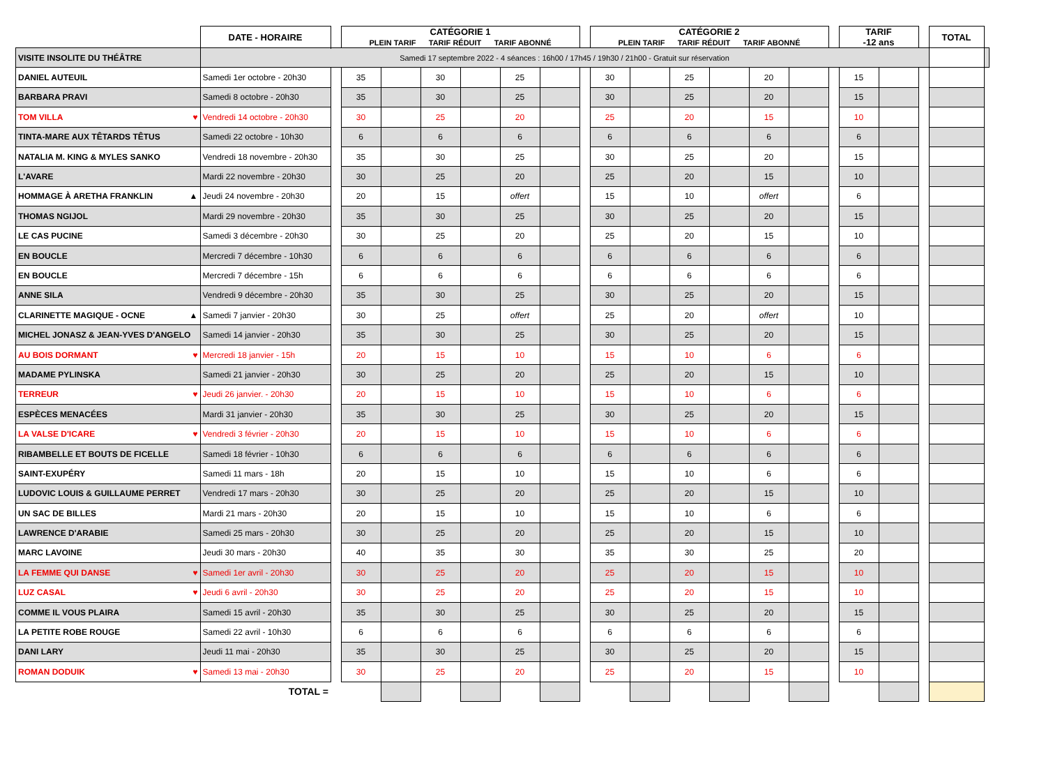| | DATE - HORAIRE | | CATÉGORIE 1 PLEIN TARIF TARIF RÉDUIT TARIF ABONNÉ | | | | | | | CATÉGORIE 2 PLEIN TARIF TARIF RÉDUIT TARIF ABONNÉ | | | | | | | TARIF -12 ans | | | TOTAL | |
| VISITE INSOLITE DU THÉÂTRE | Samedi 17 septembre 2022 - 4 séances : 16h00 / 17h45 / 19h30 / 21h00 - Gratuit sur réservation | | | | | | | | | | | | | | | | | | | | |
| DANIEL AUTEUIL | Samedi 1er octobre - 20h30 | | 35 | | 30 | | 25 | | | 30 | | 25 | | 20 | | | 15 | | | | |
| BARBARA PRAVI | Samedi 8 octobre - 20h30 | | 35 | | 30 | | 25 | | | 30 | | 25 | | 20 | | | 15 | | | | |
| TOM VILLA ♥ | Vendredi 14 octobre - 20h30 | | 30 | | 25 | | 20 | | | 25 | | 20 | | 15 | | | 10 | | | | |
| TINTA-MARE AUX TÊTARDS TÊTUS | Samedi 22 octobre - 10h30 | | 6 | | 6 | | 6 | | | 6 | | 6 | | 6 | | | 6 | | | | |
| NATALIA M. KING & MYLES SANKO | Vendredi 18 novembre - 20h30 | | 35 | | 30 | | 25 | | | 30 | | 25 | | 20 | | | 15 | | | | |
| L'AVARE | Mardi 22 novembre - 20h30 | | 30 | | 25 | | 20 | | | 25 | | 20 | | 15 | | | 10 | | | | |
| HOMMAGE À ARETHA FRANKLIN ▲ | Jeudi 24 novembre - 20h30 | | 20 | | 15 | | offert | | | 15 | | 10 | | offert | | | 6 | | | | |
| THOMAS NGIJOL | Mardi 29 novembre - 20h30 | | 35 | | 30 | | 25 | | | 30 | | 25 | | 20 | | | 15 | | | | |
| LE CAS PUCINE | Samedi 3 décembre - 20h30 | | 30 | | 25 | | 20 | | | 25 | | 20 | | 15 | | | 10 | | | | |
| EN BOUCLE | Mercredi 7 décembre - 10h30 | | 6 | | 6 | | 6 | | | 6 | | 6 | | 6 | | | 6 | | | | |
| EN BOUCLE | Mercredi 7 décembre - 15h | | 6 | | 6 | | 6 | | | 6 | | 6 | | 6 | | | 6 | | | | |
| ANNE SILA | Vendredi 9 décembre - 20h30 | | 35 | | 30 | | 25 | | | 30 | | 25 | | 20 | | | 15 | | | | |
| CLARINETTE MAGIQUE - OCNE ▲ | Samedi 7 janvier - 20h30 | | 30 | | 25 | | offert | | | 25 | | 20 | | offert | | | 10 | | | | |
| MICHEL JONASZ & JEAN-YVES D'ANGELO | Samedi 14 janvier - 20h30 | | 35 | | 30 | | 25 | | | 30 | | 25 | | 20 | | | 15 | | | | |
| AU BOIS DORMANT ♥ | Mercredi 18 janvier - 15h | | 20 | | 15 | | 10 | | | 15 | | 10 | | 6 | | | 6 | | | | |
| MADAME PYLINSKA | Samedi 21 janvier - 20h30 | | 30 | | 25 | | 20 | | | 25 | | 20 | | 15 | | | 10 | | | | |
| TERREUR ♥ | Jeudi 26 janvier. - 20h30 | | 20 | | 15 | | 10 | | | 15 | | 10 | | 6 | | | 6 | | | | |
| ESPÈCES MENACÉES | Mardi 31 janvier - 20h30 | | 35 | | 30 | | 25 | | | 30 | | 25 | | 20 | | | 15 | | | | |
| LA VALSE D'ICARE ♥ | Vendredi 3 février - 20h30 | | 20 | | 15 | | 10 | | | 15 | | 10 | | 6 | | | 6 | | | | |
| RIBAMBELLE ET BOUTS DE FICELLE | Samedi 18 février - 10h30 | | 6 | | 6 | | 6 | | | 6 | | 6 | | 6 | | | 6 | | | | |
| SAINT-EXUPÉRY | Samedi 11 mars - 18h | | 20 | | 15 | | 10 | | | 15 | | 10 | | 6 | | | 6 | | | | |
| LUDOVIC LOUIS & GUILLAUME PERRET | Vendredi 17 mars - 20h30 | | 30 | | 25 | | 20 | | | 25 | | 20 | | 15 | | | 10 | | | | |
| UN SAC DE BILLES | Mardi 21 mars - 20h30 | | 20 | | 15 | | 10 | | | 15 | | 10 | | 6 | | | 6 | | | | |
| LAWRENCE D'ARABIE | Samedi 25 mars - 20h30 | | 30 | | 25 | | 20 | | | 25 | | 20 | | 15 | | | 10 | | | | |
| MARC LAVOINE | Jeudi 30 mars - 20h30 | | 40 | | 35 | | 30 | | | 35 | | 30 | | 25 | | | 20 | | | | |
| LA FEMME QUI DANSE ♥ | Samedi 1er avril - 20h30 | | 30 | | 25 | | 20 | | | 25 | | 20 | | 15 | | | 10 | | | | |
| LUZ CASAL ♥ | Jeudi 6 avril - 20h30 | | 30 | | 25 | | 20 | | | 25 | | 20 | | 15 | | | 10 | | | | |
| COMME IL VOUS PLAIRA | Samedi 15 avril - 20h30 | | 35 | | 30 | | 25 | | | 30 | | 25 | | 20 | | | 15 | | | | |
| LA PETITE ROBE ROUGE | Samedi 22 avril - 10h30 | | 6 | | 6 | | 6 | | | 6 | | 6 | | 6 | | | 6 | | | | |
| DANI LARY | Jeudi 11 mai - 20h30 | | 35 | | 30 | | 25 | | | 30 | | 25 | | 20 | | | 15 | | | | |
| ROMAN DODUIK ♥ | Samedi 13 mai - 20h30 | | 30 | | 25 | | 20 | | | 25 | | 20 | | 15 | | | 10 | | | | |
| | TOTAL = | | | | | | | | | | | | | | | | | | | | |